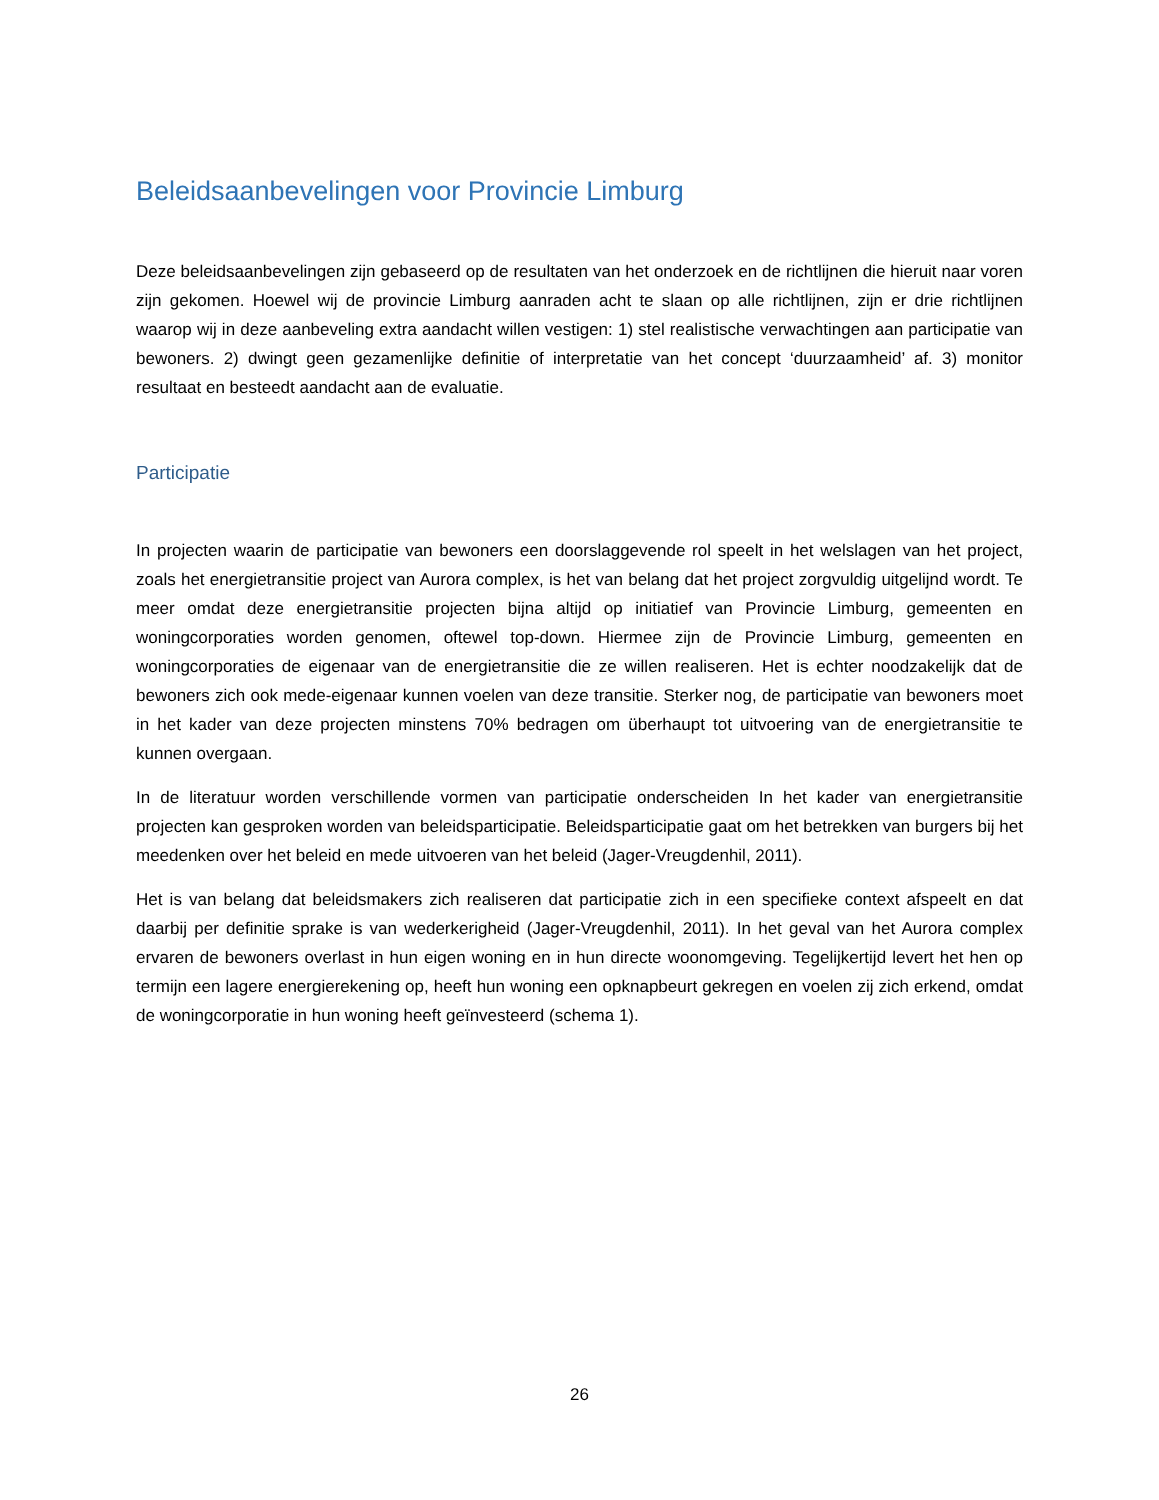Beleidsaanbevelingen voor Provincie Limburg
Deze beleidsaanbevelingen zijn gebaseerd op de resultaten van het onderzoek en de richtlijnen die hieruit naar voren zijn gekomen. Hoewel wij de provincie Limburg aanraden acht te slaan op alle richtlijnen, zijn er drie richtlijnen waarop wij in deze aanbeveling extra aandacht willen vestigen: 1) stel realistische verwachtingen aan participatie van bewoners. 2) dwingt geen gezamenlijke definitie of interpretatie van het concept ‘duurzaamheid’ af. 3) monitor resultaat en besteedt aandacht aan de evaluatie.
Participatie
In projecten waarin de participatie van bewoners een doorslaggevende rol speelt in het welslagen van het project, zoals het energietransitie project van Aurora complex, is het van belang dat het project zorgvuldig uitgelijnd wordt. Te meer omdat deze energietransitie projecten bijna altijd op initiatief van Provincie Limburg, gemeenten en woningcorporaties worden genomen, oftewel top-down. Hiermee zijn de Provincie Limburg, gemeenten en woningcorporaties de eigenaar van de energietransitie die ze willen realiseren. Het is echter noodzakelijk dat de bewoners zich ook mede-eigenaar kunnen voelen van deze transitie. Sterker nog, de participatie van bewoners moet in het kader van deze projecten minstens 70% bedragen om überhaupt tot uitvoering van de energietransitie te kunnen overgaan.
In de literatuur worden verschillende vormen van participatie onderscheiden In het kader van energietransitie projecten kan gesproken worden van beleidsparticipatie. Beleidsparticipatie gaat om het betrekken van burgers bij het meedenken over het beleid en mede uitvoeren van het beleid (Jager-Vreugdenhil, 2011).
Het is van belang dat beleidsmakers zich realiseren dat participatie zich in een specifieke context afspeelt en dat daarbij per definitie sprake is van wederkerigheid (Jager-Vreugdenhil, 2011). In het geval van het Aurora complex ervaren de bewoners overlast in hun eigen woning en in hun directe woonomgeving. Tegelijkertijd levert het hen op termijn een lagere energierekening op, heeft hun woning een opknapbeurt gekregen en voelen zij zich erkend, omdat de woningcorporatie in hun woning heeft geïnvesteerd (schema 1).
26